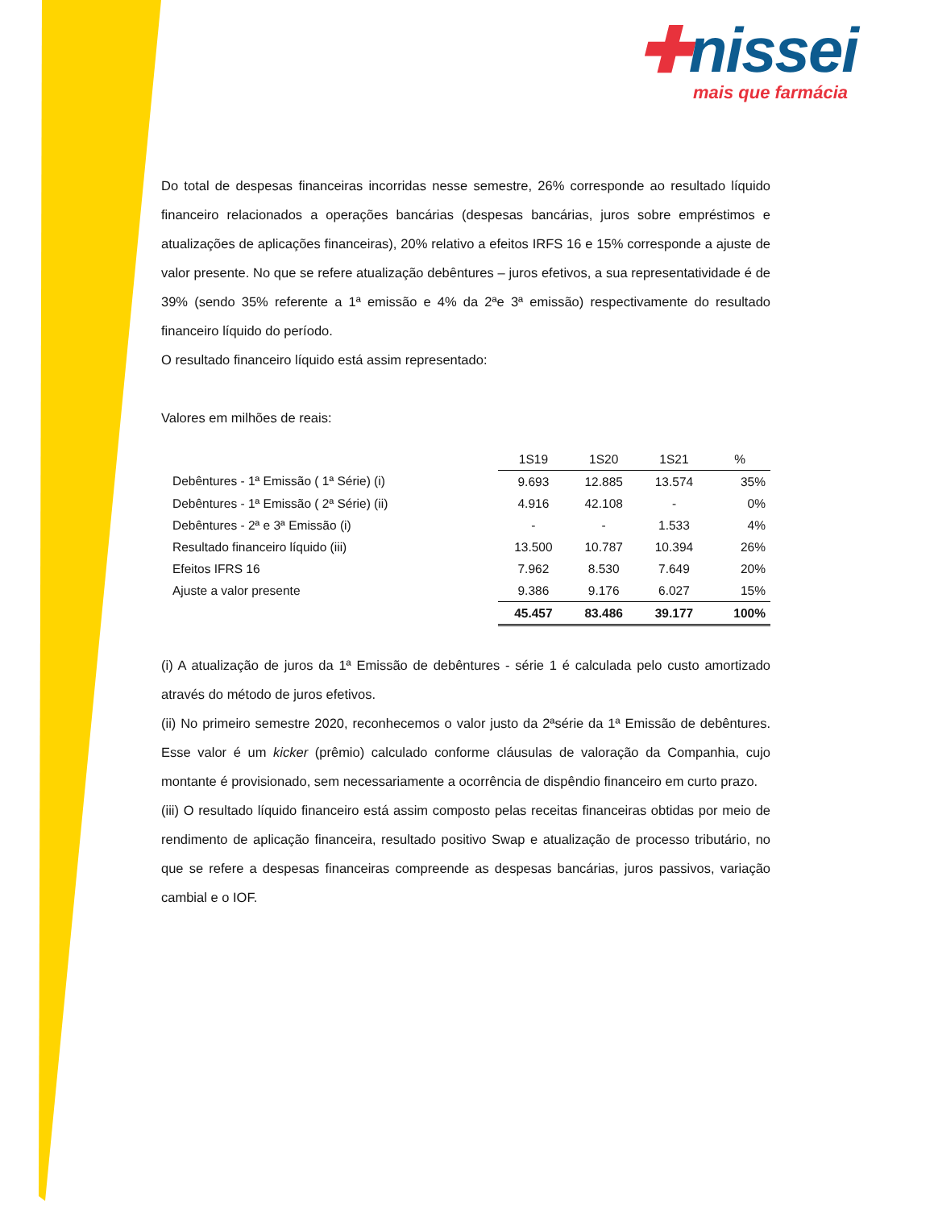✚nissei
mais que farmácia
Do total de despesas financeiras incorridas nesse semestre, 26% corresponde ao resultado líquido financeiro relacionados a operações bancárias (despesas bancárias, juros sobre empréstimos e atualizações de aplicações financeiras), 20% relativo a efeitos IRFS 16 e 15% corresponde a ajuste de valor presente. No que se refere atualização debêntures – juros efetivos, a sua representatividade é de 39% (sendo 35% referente a 1ª emissão e 4% da 2ªe 3ª emissão) respectivamente do resultado financeiro líquido do período.
O resultado financeiro líquido está assim representado:
Valores em milhões de reais:
| | 1S19 | 1S20 | 1S21 | % |
| Debêntures - 1ª Emissão ( 1ª Série) (i) | 9.693 | 12.885 | 13.574 | 35% |
| Debêntures - 1ª Emissão ( 2ª Série) (ii) | 4.916 | 42.108 | - | 0% |
| Debêntures - 2ª e 3ª Emissão (i) | - | - | 1.533 | 4% |
| Resultado financeiro líquido (iii) | 13.500 | 10.787 | 10.394 | 26% |
| Efeitos IFRS 16 | 7.962 | 8.530 | 7.649 | 20% |
| Ajuste a valor presente | 9.386 | 9.176 | 6.027 | 15% |
| | 45.457 | 83.486 | 39.177 | 100% |
(i) A atualização de juros da 1ª Emissão de debêntures - série 1 é calculada pelo custo amortizado através do método de juros efetivos.
(ii) No primeiro semestre 2020, reconhecemos o valor justo da 2ªsérie da 1ª Emissão de debêntures. Esse valor é um kicker (prêmio) calculado conforme cláusulas de valoração da Companhia, cujo montante é provisionado, sem necessariamente a ocorrência de dispêndio financeiro em curto prazo.
(iii) O resultado líquido financeiro está assim composto pelas receitas financeiras obtidas por meio de rendimento de aplicação financeira, resultado positivo Swap e atualização de processo tributário, no que se refere a despesas financeiras compreende as despesas bancárias, juros passivos, variação cambial e o IOF.